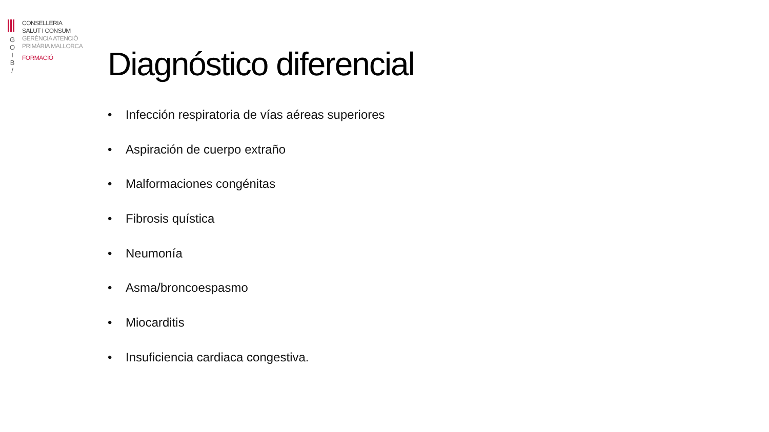G
O
I
B
/
CONSELLERIA
SALUT I CONSUM
GERÈNCIA ATENCIÓ
PRIMÀRIA MALLORCA
FORMACIÓ
Diagnóstico diferencial
• Infección respiratoria de vías aéreas superiores
• Aspiración de cuerpo extraño
• Malformaciones congénitas
• Fibrosis quística
• Neumonía
• Asma/broncoespasmo
• Miocarditis
• Insuficiencia cardiaca congestiva.